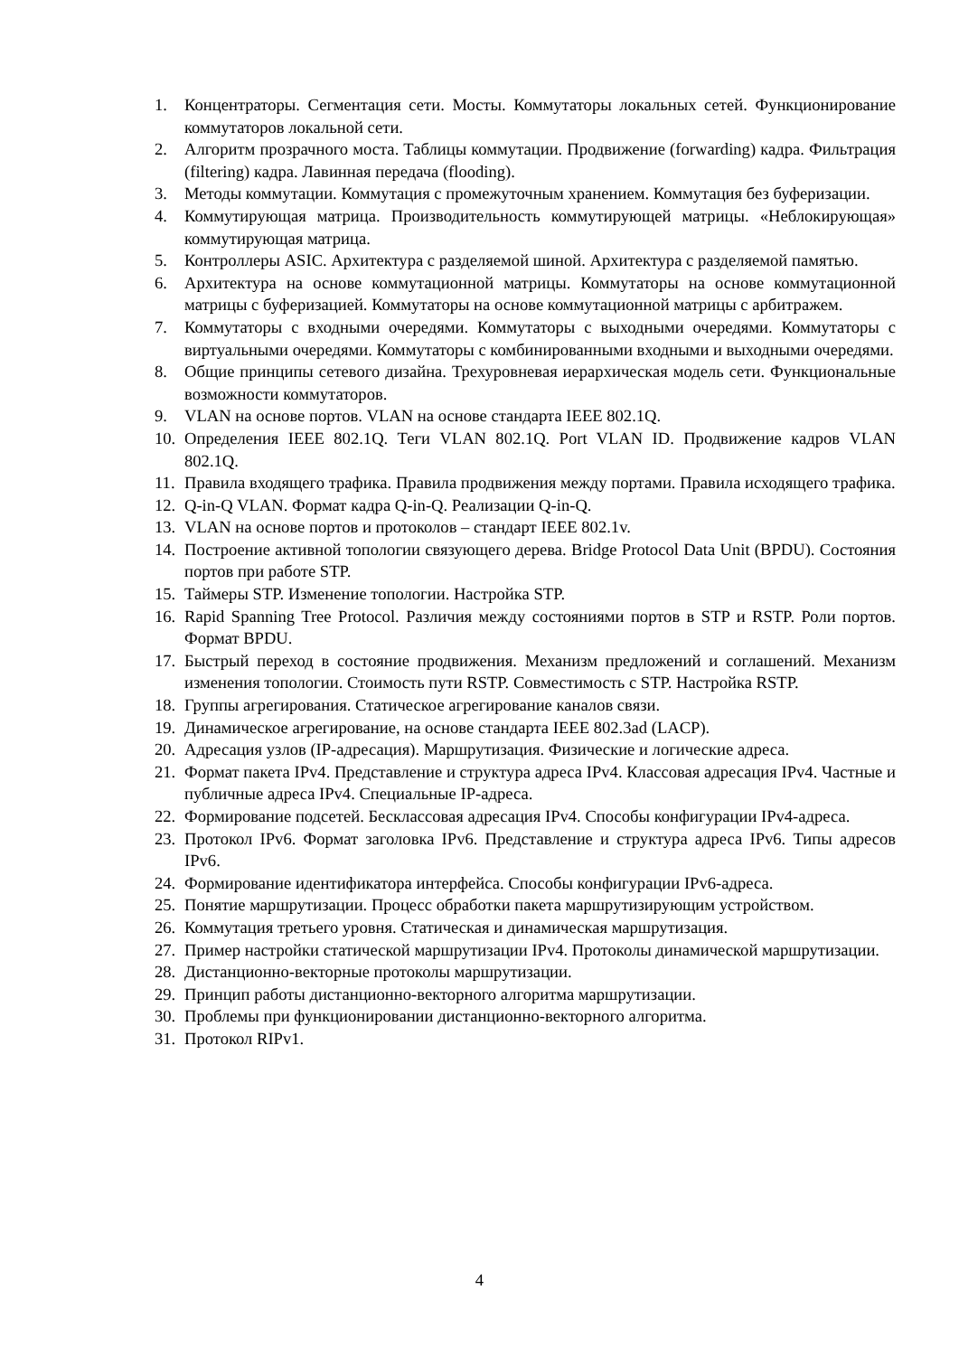1. Концентраторы. Сегментация сети. Мосты. Коммутаторы локальных сетей. Функционирование коммутаторов локальной сети.
2. Алгоритм прозрачного моста. Таблицы коммутации. Продвижение (forwarding) кадра. Фильтрация (filtering) кадра. Лавинная передача (flooding).
3. Методы коммутации. Коммутация с промежуточным хранением. Коммутация без буферизации.
4. Коммутирующая матрица. Производительность коммутирующей матрицы. «Неблокирующая» коммутирующая матрица.
5. Контроллеры ASIC. Архитектура с разделяемой шиной. Архитектура с разделяемой памятью.
6. Архитектура на основе коммутационной матрицы. Коммутаторы на основе коммутационной матрицы с буферизацией. Коммутаторы на основе коммутационной матрицы с арбитражем.
7. Коммутаторы с входными очередями. Коммутаторы с выходными очередями. Коммутаторы с виртуальными очередями. Коммутаторы с комбинированными входными и выходными очередями.
8. Общие принципы сетевого дизайна. Трехуровневая иерархическая модель сети. Функциональные возможности коммутаторов.
9. VLAN на основе портов. VLAN на основе стандарта IEEE 802.1Q.
10. Определения IEEE 802.1Q. Теги VLAN 802.1Q. Port VLAN ID. Продвижение кадров VLAN 802.1Q.
11. Правила входящего трафика. Правила продвижения между портами. Правила исходящего трафика.
12. Q-in-Q VLAN. Формат кадра Q-in-Q. Реализации Q-in-Q.
13. VLAN на основе портов и протоколов – стандарт IEEE 802.1v.
14. Построение активной топологии связующего дерева. Bridge Protocol Data Unit (BPDU). Состояния портов при работе STP.
15. Таймеры STP. Изменение топологии. Настройка STP.
16. Rapid Spanning Tree Protocol. Различия между состояниями портов в STP и RSTP. Роли портов. Формат BPDU.
17. Быстрый переход в состояние продвижения. Механизм предложений и соглашений. Механизм изменения топологии. Стоимость пути RSTP. Совместимость с STP. Настройка RSTP.
18. Группы агрегирования. Статическое агрегирование каналов связи.
19. Динамическое агрегирование, на основе стандарта IEEE 802.3ad (LACP).
20. Адресация узлов (IP-адресация). Маршрутизация. Физические и логические адреса.
21. Формат пакета IPv4. Представление и структура адреса IPv4. Классовая адресация IPv4. Частные и публичные адреса IPv4. Специальные IP-адреса.
22. Формирование подсетей. Бесклассовая адресация IPv4. Способы конфигурации IPv4-адреса.
23. Протокол IPv6. Формат заголовка IPv6. Представление и структура адреса IPv6. Типы адресов IPv6.
24. Формирование идентификатора интерфейса. Способы конфигурации IPv6-адреса.
25. Понятие маршрутизации. Процесс обработки пакета маршрутизирующим устройством.
26. Коммутация третьего уровня. Статическая и динамическая маршрутизация.
27. Пример настройки статической маршрутизации IPv4. Протоколы динамической маршрутизации.
28. Дистанционно-векторные протоколы маршрутизации.
29. Принцип работы дистанционно-векторного алгоритма маршрутизации.
30. Проблемы при функционировании дистанционно-векторного алгоритма.
31. Протокол RIPv1.
4